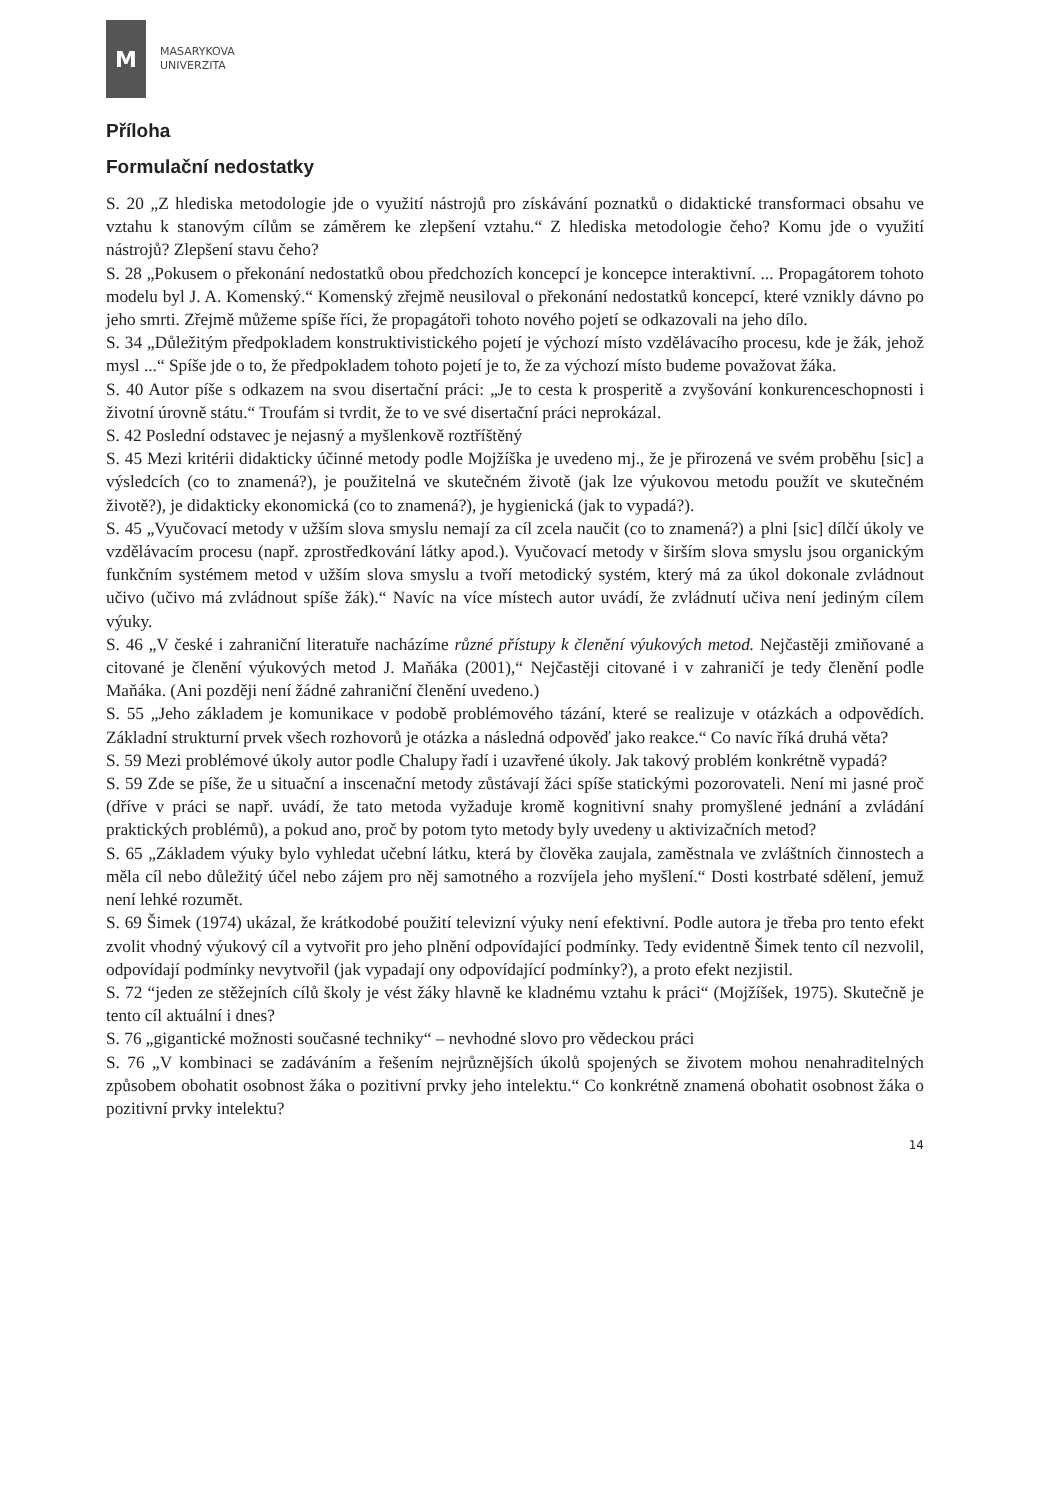M
MASARYKOVA
UNIVERZITA
Příloha
Formulační nedostatky
S. 20 „Z hlediska metodologie jde o využití nástrojů pro získávání poznatků o didaktické transformaci obsahu ve vztahu k stanovým cílům se záměrem ke zlepšení vztahu.“ Z hlediska metodologie čeho? Komu jde o využití nástrojů? Zlepšení stavu čeho?
S. 28 „Pokusem o překonání nedostatků obou předchozích koncepcí je koncepce interaktivní. ... Propagátorem tohoto modelu byl J. A. Komenský.“ Komenský zřejmě neusiloval o překonání nedostatků koncepcí, které vznikly dávno po jeho smrti. Zřejmě můžeme spíše říci, že propagátoři tohoto nového pojetí se odkazovali na jeho dílo.
S. 34 „Důležitým předpokladem konstruktivistického pojetí je výchozí místo vzdělávacího procesu, kde je žák, jehož mysl ...“ Spíše jde o to, že předpokladem tohoto pojetí je to, že za výchozí místo budeme považovat žáka.
S. 40 Autor píše s odkazem na svou disertační práci: „Je to cesta k prosperitě a zvyšování konkurenceschopnosti i životní úrovně státu.“ Troufám si tvrdit, že to ve své disertační práci neprokázal.
S. 42 Poslední odstavec je nejasný a myšlenkově roztříštěný
S. 45 Mezi kritérii didakticky účinné metody podle Mojžíška je uvedeno mj., že je přirozená ve svém proběhu [sic] a výsledcích (co to znamená?), je použitelná ve skutečném životě (jak lze výukovou metodu použít ve skutečném životě?), je didakticky ekonomická (co to znamená?), je hygienická (jak to vypadá?).
S. 45 „Vyučovací metody v užším slova smyslu nemají za cíl zcela naučit (co to znamená?) a plni [sic] dílčí úkoly ve vzdělávacím procesu (např. zprostředkování látky apod.). Vyučovací metody v širším slova smyslu jsou organickým funkčním systémem metod v užším slova smyslu a tvoří metodický systém, který má za úkol dokonale zvládnout učivo (učivo má zvládnout spíše žák).“ Navíc na více místech autor uvádí, že zvládnutí učiva není jediným cílem výuky.
S. 46 „V české i zahraniční literatuře nacházíme různé přístupy k členění výukových metod. Nejčastěji zmiňované a citované je členění výukových metod J. Maňáka (2001),“ Nejčastěji citované i v zahraničí je tedy členění podle Maňáka. (Ani později není žádné zahraniční členění uvedeno.)
S. 55 „Jeho základem je komunikace v podobě problémového tázání, které se realizuje v otázkách a odpovědích. Základní strukturní prvek všech rozhovorů je otázka a následná odpověď jako reakce.“ Co navíc říká druhá věta?
S. 59 Mezi problémové úkoly autor podle Chalupy řadí i uzavřené úkoly. Jak takový problém konkrétně vypadá?
S. 59 Zde se píše, že u situační a inscenační metody zůstávají žáci spíše statickými pozorovateli. Není mi jasné proč (dříve v práci se např. uvádí, že tato metoda vyžaduje kromě kognitivní snahy promyšlené jednání a zvládání praktických problémů), a pokud ano, proč by potom tyto metody byly uvedeny u aktivizačních metod?
S. 65 „Základem výuky bylo vyhledat učební látku, která by člověka zaujala, zaměstnala ve zvláštních činnostech a měla cíl nebo důležitý účel nebo zájem pro něj samotného a rozvíjela jeho myšlení.“ Dosti kostrbaté sdělení, jemuž není lehké rozumět.
S. 69 Šimek (1974) ukázal, že krátkodobé použití televizní výuky není efektivní. Podle autora je třeba pro tento efekt zvolit vhodný výukový cíl a vytvořit pro jeho plnění odpovídající podmínky. Tedy evidentně Šimek tento cíl nezvolil, odpovídají podmínky nevytvořil (jak vypadají ony odpovídající podmínky?), a proto efekt nezjistil.
S. 72 “jeden ze stěžejních cílů školy je vést žáky hlavně ke kladnému vztahu k práci“ (Mojžíšek, 1975). Skutečně je tento cíl aktuální i dnes?
S. 76 „gigantické možnosti současné techniky“ – nevhodné slovo pro vědeckou práci
S. 76 „V kombinaci se zadáváním a řešením nejrůznějších úkolů spojených se životem mohou nenahraditelných způsobem obohatit osobnost žáka o pozitivní prvky jeho intelektu.“ Co konkrétně znamená obohatit osobnost žáka o pozitivní prvky intelektu?
14